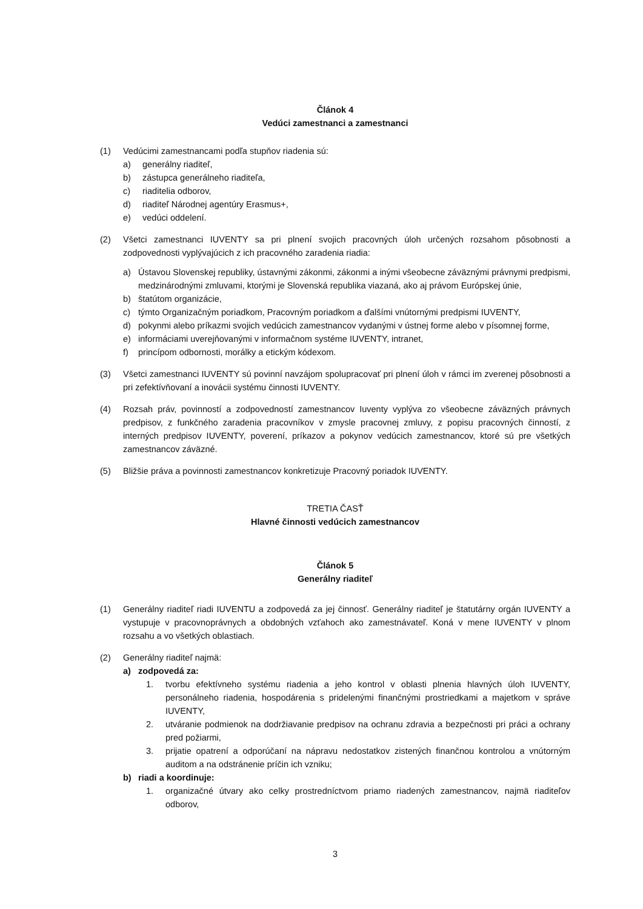Článok 4
Vedúci zamestnanci a zamestnanci
(1) Vedúcimi zamestnancami podľa stupňov riadenia sú:
a) generálny riaditeľ,
b) zástupca generálneho riaditeľa,
c) riaditelia odborov,
d) riaditeľ Národnej agentúry Erasmus+,
e) vedúci oddelení.
(2) Všetci zamestnanci IUVENTY sa pri plnení svojich pracovných úloh určených rozsahom pôsobnosti a zodpovednosti vyplývajúcich z ich pracovného zaradenia riadia:
a) Ústavou Slovenskej republiky, ústavnými zákonmi, zákonmi a inými všeobecne záväznými právnymi predpismi, medzinárodnými zmluvami, ktorými je Slovenská republika viazaná, ako aj právom Európskej únie,
b) štatútom organizácie,
c) týmto Organizačným poriadkom, Pracovným poriadkom a ďalšími vnútornými predpismi IUVENTY,
d) pokynmi alebo príkazmi svojich vedúcich zamestnancov vydanými v ústnej forme alebo v písomnej forme,
e) informáciami uverejňovanými v informačnom systéme IUVENTY, intranet,
f) princípom odbornosti, morálky a etickým kódexom.
(3) Všetci zamestnanci IUVENTY sú povinní navzájom spolupracovať pri plnení úloh v rámci im zverenej pôsobnosti a pri zefektívňovaní a inovácii systému činnosti IUVENTY.
(4) Rozsah práv, povinností a zodpovedností zamestnancov Iuventy vyplýva zo všeobecne záväzných právnych predpisov, z funkčného zaradenia pracovníkov v zmysle pracovnej zmluvy, z popisu pracovných činností, z interných predpisov IUVENTY, poverení, príkazov a pokynov vedúcich zamestnancov, ktoré sú pre všetkých zamestnancov záväzné.
(5) Bližšie práva a povinnosti zamestnancov konkretizuje Pracovný poriadok IUVENTY.
TRETIA ČASŤ
Hlavné činnosti vedúcich zamestnancov
Článok 5
Generálny riaditeľ
(1) Generálny riaditeľ riadi IUVENTU a zodpovedá za jej činnosť. Generálny riaditeľ je štatutárny orgán IUVENTY a vystupuje v pracovnoprávnych a obdobných vzťahoch ako zamestnávateľ. Koná v mene IUVENTY v plnom rozsahu a vo všetkých oblastiach.
(2) Generálny riaditeľ najmä:
a) zodpovedá za:
1. tvorbu efektívneho systému riadenia a jeho kontrol v oblasti plnenia hlavných úloh IUVENTY, personálneho riadenia, hospodárenia s pridelenými finančnými prostriedkami a majetkom v správe IUVENTY,
2. utváranie podmienok na dodržiavanie predpisov na ochranu zdravia a bezpečnosti pri práci a ochrany pred požiarmi,
3. prijatie opatrení a odporúčaní na nápravu nedostatkov zistených finančnou kontrolou a vnútorným auditom a na odstránenie príčin ich vzniku;
b) riadi a koordinuje:
1. organizačné útvary ako celky prostredníctvom priamo riadených zamestnancov, najmä riaditeľov odborov,
3